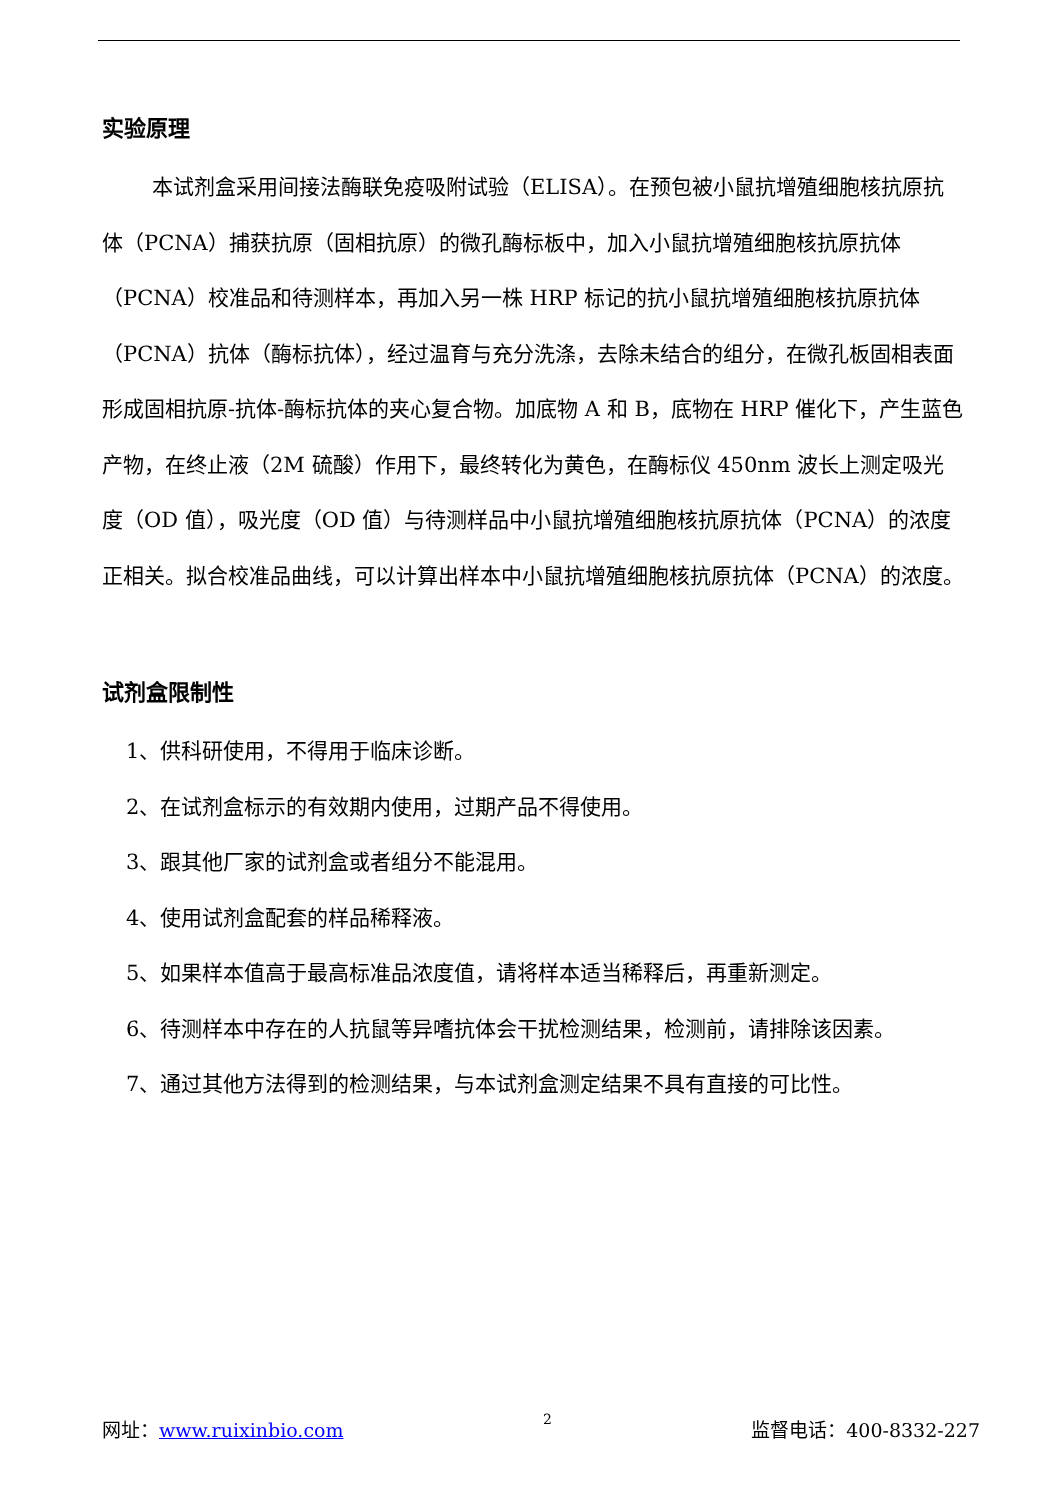实验原理
本试剂盒采用间接法酶联免疫吸附试验（ELISA）。在预包被小鼠抗增殖细胞核抗原抗体（PCNA）捕获抗原（固相抗原）的微孔酶标板中，加入小鼠抗增殖细胞核抗原抗体（PCNA）校准品和待测样本，再加入另一株 HRP 标记的抗小鼠抗增殖细胞核抗原抗体（PCNA）抗体（酶标抗体），经过温育与充分洗涤，去除未结合的组分，在微孔板固相表面形成固相抗原-抗体-酶标抗体的夹心复合物。加底物 A 和 B，底物在 HRP 催化下，产生蓝色产物，在终止液（2M 硫酸）作用下，最终转化为黄色，在酶标仪 450nm 波长上测定吸光度（OD 值），吸光度（OD 值）与待测样品中小鼠抗增殖细胞核抗原抗体（PCNA）的浓度正相关。拟合校准品曲线，可以计算出样本中小鼠抗增殖细胞核抗原抗体（PCNA）的浓度。
试剂盒限制性
1、供科研使用，不得用于临床诊断。
2、在试剂盒标示的有效期内使用，过期产品不得使用。
3、跟其他厂家的试剂盒或者组分不能混用。
4、使用试剂盒配套的样品稀释液。
5、如果样本值高于最高标准品浓度值，请将样本适当稀释后，再重新测定。
6、待测样本中存在的人抗鼠等异嗜抗体会干扰检测结果，检测前，请排除该因素。
7、通过其他方法得到的检测结果，与本试剂盒测定结果不具有直接的可比性。
网址：www.ruixinbio.com 2 监督电话：400-8332-227